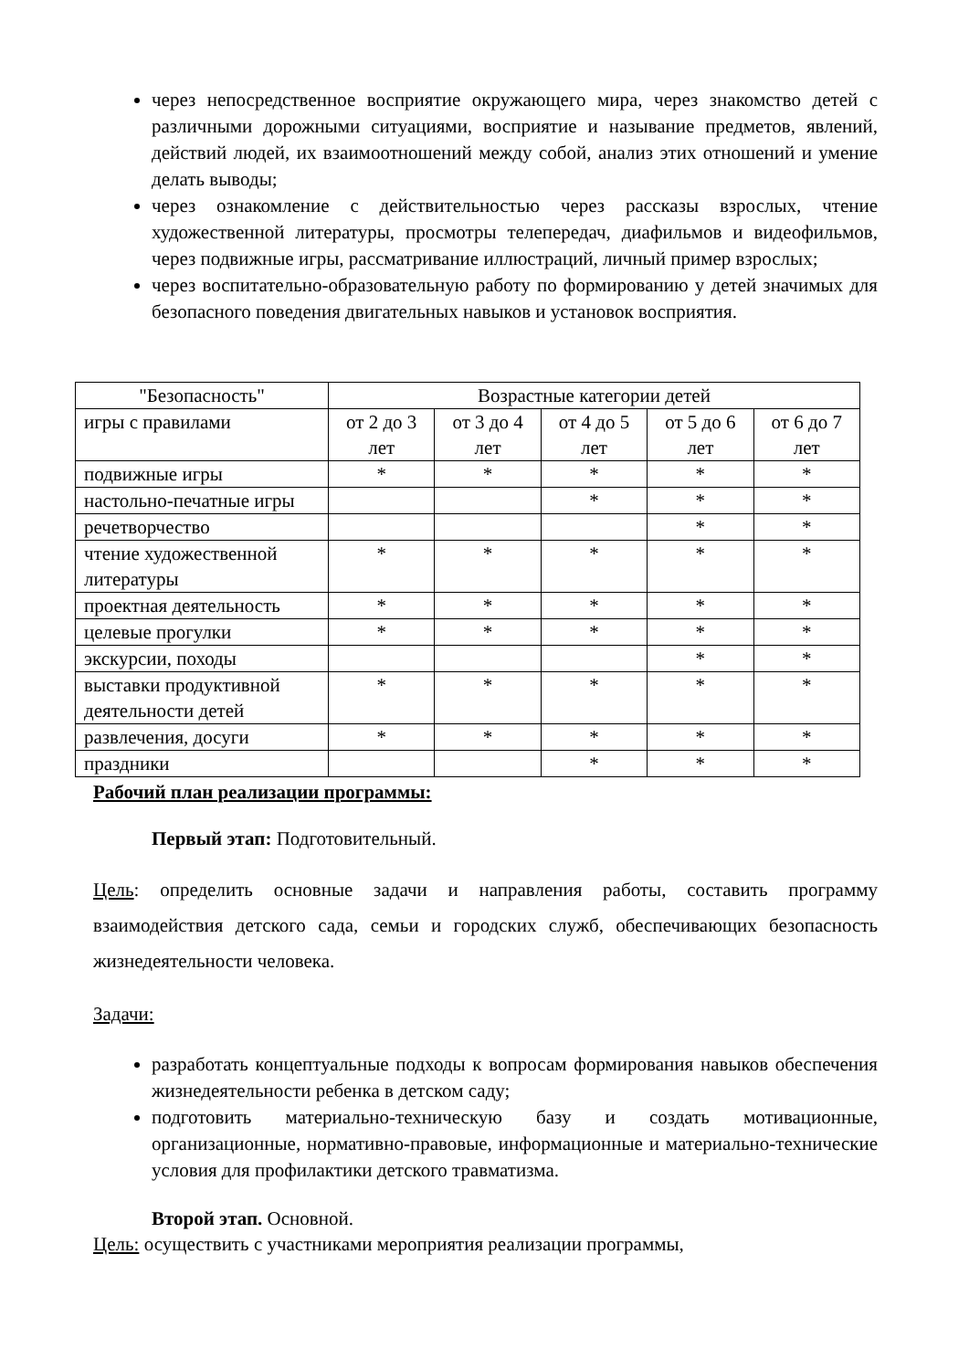через непосредственное восприятие окружающего мира, через знакомство детей с различными дорожными ситуациями, восприятие и называние предметов, явлений, действий людей, их взаимоотношений между собой, анализ этих отношений и умение делать выводы;
через ознакомление с действительностью через рассказы взрослых, чтение художественной литературы, просмотры телепередач, диафильмов и видеофильмов, через подвижные игры, рассматривание иллюстраций, личный пример взрослых;
через воспитательно-образовательную работу по формированию у детей значимых для безопасного поведения двигательных навыков и установок восприятия.
| "Безопасность" | Возрастные категории детей | | | | |
| --- | --- | --- | --- | --- | --- |
| игры с правилами | от 2 до 3 лет | от 3 до 4 лет | от 4 до 5 лет | от 5 до 6 лет | от 6 до 7 лет |
| подвижные игры | * | * | * | * | * |
| настольно-печатные игры | | | * | * | * |
| речетворчество | | | | * | * |
| чтение художественной литературы | * | * | * | * | * |
| проектная деятельность | * | * | * | * | * |
| целевые прогулки | * | * | * | * | * |
| экскурсии, походы | | | | * | * |
| выставки продуктивной деятельности детей | * | * | * | * | * |
| развлечения, досуги | * | * | * | * | * |
| праздники | | | * | * | * |
Рабочий план реализации программы:
Первый этап: Подготовительный.
Цель: определить основные задачи и направления работы, составить программу взаимодействия детского сада, семьи и городских служб, обеспечивающих безопасность жизнедеятельности человека.
Задачи:
разработать концептуальные подходы к вопросам формирования навыков обеспечения жизнедеятельности ребенка в детском саду;
подготовить материально-техническую базу и создать мотивационные, организационные, нормативно-правовые, информационные и материально-технические условия для профилактики детского травматизма.
Второй этап. Основной.
Цель: осуществить с участниками мероприятия реализации программы,